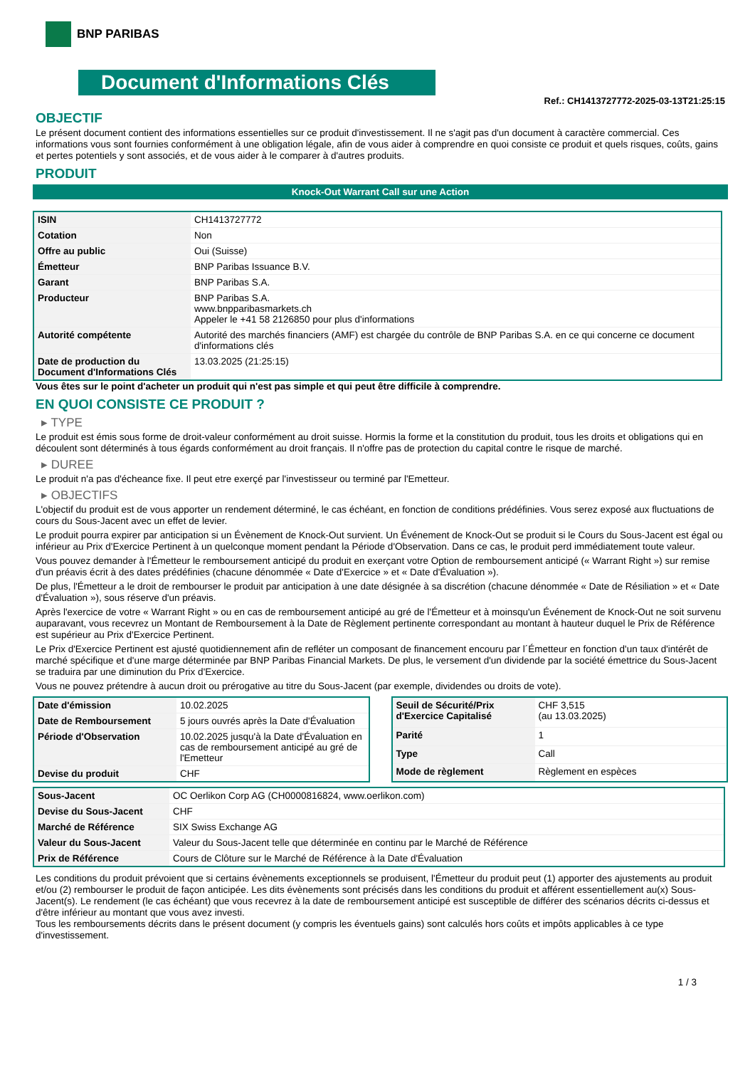BNP PARIBAS
Document d'Informations Clés
Ref.: CH1413727772-2025-03-13T21:25:15
OBJECTIF
Le présent document contient des informations essentielles sur ce produit d'investissement. Il ne s'agit pas d'un document à caractère commercial. Ces informations vous sont fournies conformément à une obligation légale, afin de vous aider à comprendre en quoi consiste ce produit et quels risques, coûts, gains et pertes potentiels y sont associés, et de vous aider à le comparer à d'autres produits.
PRODUIT
Knock-Out Warrant Call sur une Action
| ISIN | CH1413727772 |
| Cotation | Non |
| Offre au public | Oui (Suisse) |
| Émetteur | BNP Paribas Issuance B.V. |
| Garant | BNP Paribas S.A. |
| Producteur | BNP Paribas S.A. www.bnpparibasmarkets.ch Appeler le +41 58 2126850 pour plus d'informations |
| Autorité compétente | Autorité des marchés financiers (AMF) est chargée du contrôle de BNP Paribas S.A. en ce qui concerne ce document d'informations clés |
| Date de production du Document d'Informations Clés | 13.03.2025 (21:25:15) |
Vous êtes sur le point d'acheter un produit qui n'est pas simple et qui peut être difficile à comprendre.
EN QUOI CONSISTE CE PRODUIT ?
▸ TYPE
Le produit est émis sous forme de droit-valeur conformément au droit suisse. Hormis la forme et la constitution du produit, tous les droits et obligations qui en découlent sont déterminés à tous égards conformément au droit français. Il n'offre pas de protection du capital contre le risque de marché.
▸ DUREE
Le produit n'a pas d'écheance fixe. Il peut etre exerçé par l'investisseur ou terminé par l'Emetteur.
▸ OBJECTIFS
L'objectif du produit est de vous apporter un rendement déterminé, le cas échéant, en fonction de conditions prédéfinies. Vous serez exposé aux fluctuations de cours du Sous-Jacent avec un effet de levier.
Le produit pourra expirer par anticipation si un Évènement de Knock-Out survient. Un Événement de Knock-Out se produit si le Cours du Sous-Jacent est égal ou inférieur au Prix d'Exercice Pertinent à un quelconque moment pendant la Période d'Observation. Dans ce cas, le produit perd immédiatement toute valeur.
Vous pouvez demander à l'Émetteur le remboursement anticipé du produit en exerçant votre Option de remboursement anticipé (« Warrant Right ») sur remise d'un préavis écrit à des dates prédéfinies (chacune dénommée « Date d'Exercice » et « Date d'Évaluation »).
De plus, l'Émetteur a le droit de rembourser le produit par anticipation à une date désignée à sa discrétion (chacune dénommée « Date de Résiliation » et « Date d'Évaluation »), sous réserve d'un préavis.
Après l'exercice de votre « Warrant Right » ou en cas de remboursement anticipé au gré de l'Émetteur et à moinsqu'un Événement de Knock-Out ne soit survenu auparavant, vous recevrez un Montant de Remboursement à la Date de Règlement pertinente correspondant au montant à hauteur duquel le Prix de Référence est supérieur au Prix d'Exercice Pertinent.
Le Prix d'Exercice Pertinent est ajusté quotidiennement afin de refléter un composant de financement encouru par l´Émetteur en fonction d'un taux d'intérêt de marché spécifique et d'une marge déterminée par BNP Paribas Financial Markets. De plus, le versement d'un dividende par la société émettrice du Sous-Jacent se traduira par une diminution du Prix d'Exercice.
Vous ne pouvez prétendre à aucun droit ou prérogative au titre du Sous-Jacent (par exemple, dividendes ou droits de vote).
| Date d'émission | 10.02.2025 |
| Date de Remboursement | 5 jours ouvrés après la Date d'Évaluation |
| Période d'Observation | 10.02.2025 jusqu'à la Date d'Évaluation en cas de remboursement anticipé au gré de l'Emetteur |
| Devise du produit | CHF |
| Seuil de Sécurité/Prix d'Exercice Capitalisé | CHF 3,515 (au 13.03.2025) |
| Parité | 1 |
| Type | Call |
| Mode de règlement | Règlement en espèces |
| Sous-Jacent | OC Oerlikon Corp AG (CH0000816824, www.oerlikon.com) |
| Devise du Sous-Jacent | CHF |
| Marché de Référence | SIX Swiss Exchange AG |
| Valeur du Sous-Jacent | Valeur du Sous-Jacent telle que déterminée en continu par le Marché de Référence |
| Prix de Référence | Cours de Clôture sur le Marché de Référence à la Date d'Évaluation |
Les conditions du produit prévoient que si certains évènements exceptionnels se produisent, l'Émetteur du produit peut (1) apporter des ajustements au produit et/ou (2) rembourser le produit de façon anticipée. Les dits évènements sont précisés dans les conditions du produit et afférent essentiellement au(x) Sous-Jacent(s). Le rendement (le cas échéant) que vous recevrez à la date de remboursement anticipé est susceptible de différer des scénarios décrits ci-dessus et d'être inférieur au montant que vous avez investi.
Tous les remboursements décrits dans le présent document (y compris les éventuels gains) sont calculés hors coûts et impôts applicables à ce type d'investissement.
1 / 3